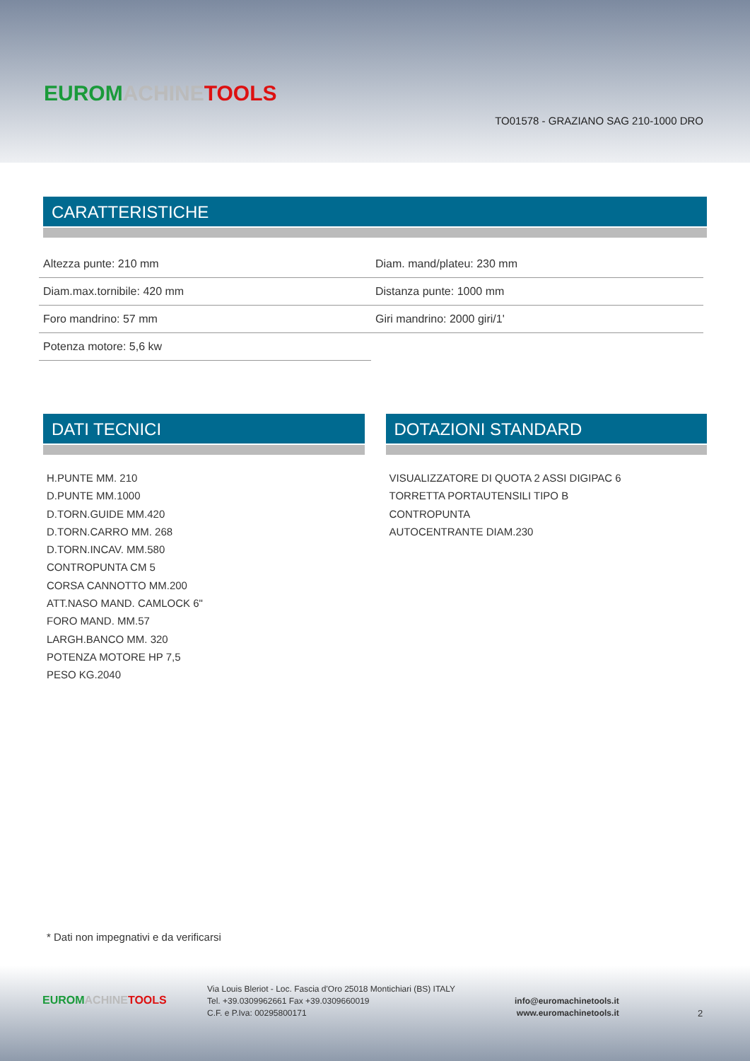EUROM ACHINE TOOLS
TO01578 - GRAZIANO SAG 210-1000 DRO
CARATTERISTICHE
| Altezza punte: 210 mm | Diam. mand/plateu: 230 mm |
| Diam.max.tornibile: 420 mm | Distanza punte: 1000 mm |
| Foro mandrino: 57 mm | Giri mandrino: 2000 giri/1' |
| Potenza motore: 5,6 kw | |
DATI TECNICI
H.PUNTE MM. 210
D.PUNTE MM.1000
D.TORN.GUIDE MM.420
D.TORN.CARRO MM. 268
D.TORN.INCAV. MM.580
CONTROPUNTA CM 5
CORSA CANNOTTO MM.200
ATT.NASO MAND. CAMLOCK 6"
FORO MAND. MM.57
LARGH.BANCO MM. 320
POTENZA MOTORE HP 7,5
PESO KG.2040
DOTAZIONI STANDARD
VISUALIZZATORE DI QUOTA 2 ASSI DIGIPAC 6
TORRETTA PORTAUTENSILI TIPO B
CONTROPUNTA
AUTOCENTRANTE DIAM.230
* Dati non impegnativi e da verificarsi
EUROM ACHINE TOOLS
Via Louis Bleriot - Loc. Fascia d'Oro 25018 Montichiari (BS) ITALY
Tel. +39.0309962661 Fax +39.0309660019
C.F. e P.Iva: 00295800171
info@euromachinetools.it
www.euromachinetools.it
2